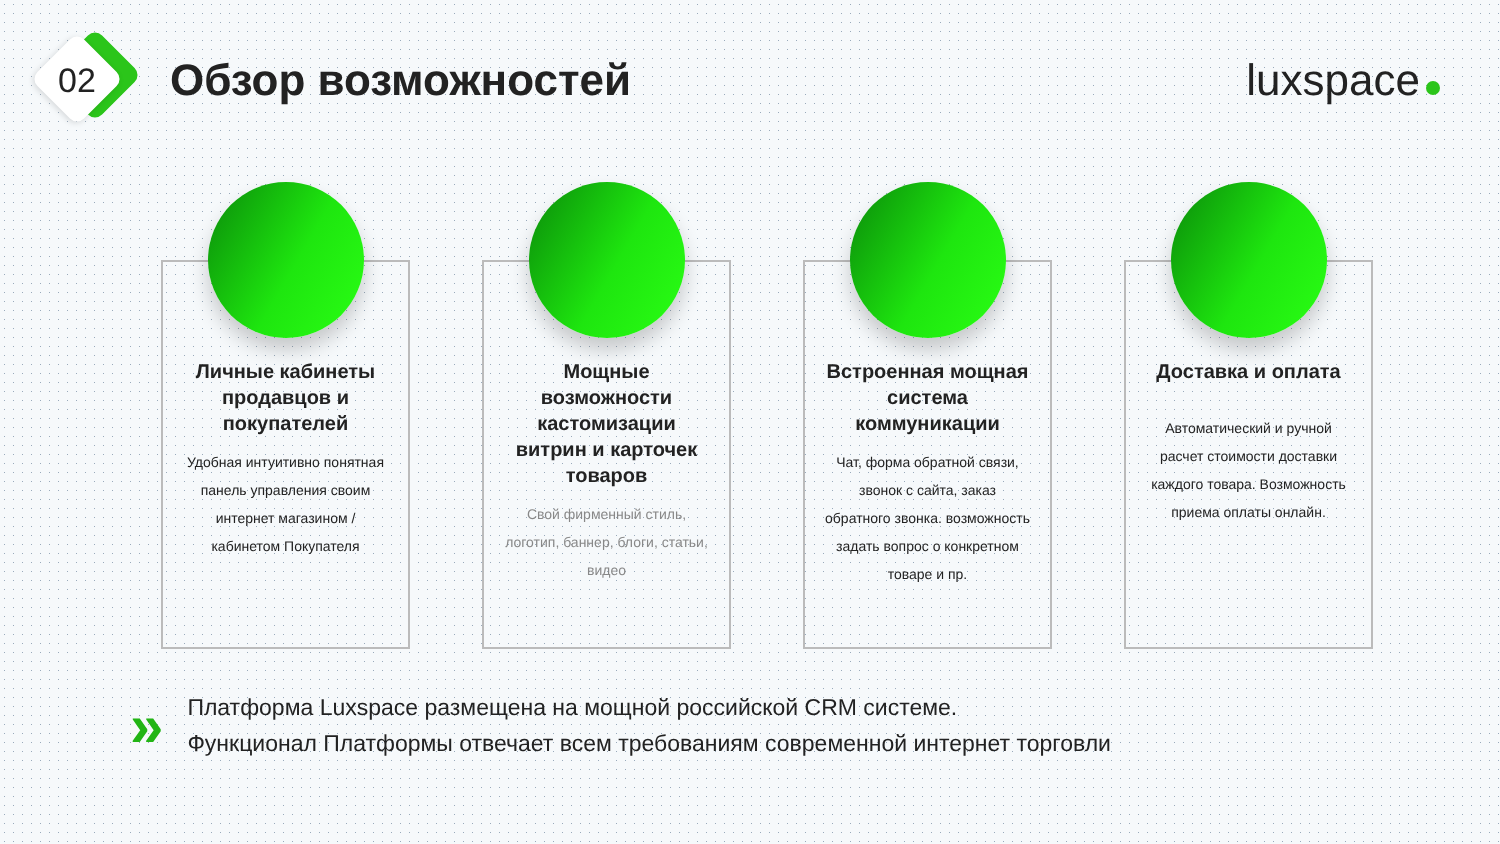02
Обзор возможностей luxspace
Личные кабинеты продавцов и покупателей
Удобная интуитивно понятная панель управления своим интернет магазином / кабинетом Покупателя
Мощные возможности кастомизации витрин и карточек товаров
Свой фирменный стиль, логотип, баннер, блоги, статьи, видео
Встроенная мощная система коммуникации
Чат, форма обратной связи, звонок с сайта, заказ обратного звонка. возможность задать вопрос о конкретном товаре и пр.
Доставка и оплата
Автоматический и ручной расчет стоимости доставки каждого товара. Возможность приема оплаты онлайн.
»
Платформа Luxspace размещена на мощной российской CRM системе.
Функционал Платформы отвечает всем требованиям современной интернет торговли